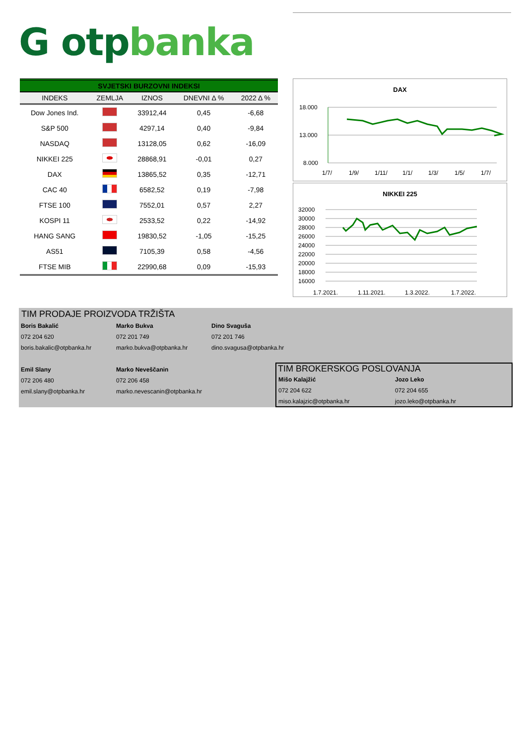G otpbanka
SVJETSKI BURZOVNI INDEKSI
| INDEKS | ZEMLJA | IZNOS | DNEVNI Δ % | 2022 Δ % |
| --- | --- | --- | --- | --- |
| Dow Jones Ind. | | 33912,44 | 0,45 | -6,68 |
| S&P 500 | | 4297,14 | 0,40 | -9,84 |
| NASDAQ | | 13128,05 | 0,62 | -16,09 |
| NIKKEI 225 | | 28868,91 | -0,01 | 0,27 |
| DAX | | 13865,52 | 0,35 | -12,71 |
| CAC 40 | | 6582,52 | 0,19 | -7,98 |
| FTSE 100 | | 7552,01 | 0,57 | 2,27 |
| KOSPI 11 | | 2533,52 | 0,22 | -14,92 |
| HANG SANG | | 19830,52 | -1,05 | -15,25 |
| AS51 | | 7105,39 | 0,58 | -4,56 |
| FTSE MIB | | 22990,68 | 0,09 | -15,93 |
DAX
18.000
13.000
8.000
1/7/
1/9/
1/11/
1/1/
1/3/
1/5/
1/7/
NIKKEI 225
32000
30000
28000
26000
24000
22000
20000
18000
16000
1.7.2021.
1.11.2021.
1.3.2022.
1.7.2022.
TIM PRODAJE PROIZVODA TRŽIŠTA
Boris Bakalić
072 204 620
boris.bakalic@otpbanka.hr
Marko Bukva
072 201 749
marko.bukva@otpbanka.hr
Dino Svaguša
072 201 746
dino.svagusa@otpbanka.hr
Emil Slany
072 206 480
emil.slany@otpbanka.hr
Marko Neveščanin
072 206 458
marko.nevescanin@otpbanka.hr
TIM BROKERSKOG POSLOVANJA
Mišo Kalajžić
072 204 622
miso.kalajzic@otpbanka.hr
Jozo Leko
072 204 655
jozo.leko@otpbanka.hr